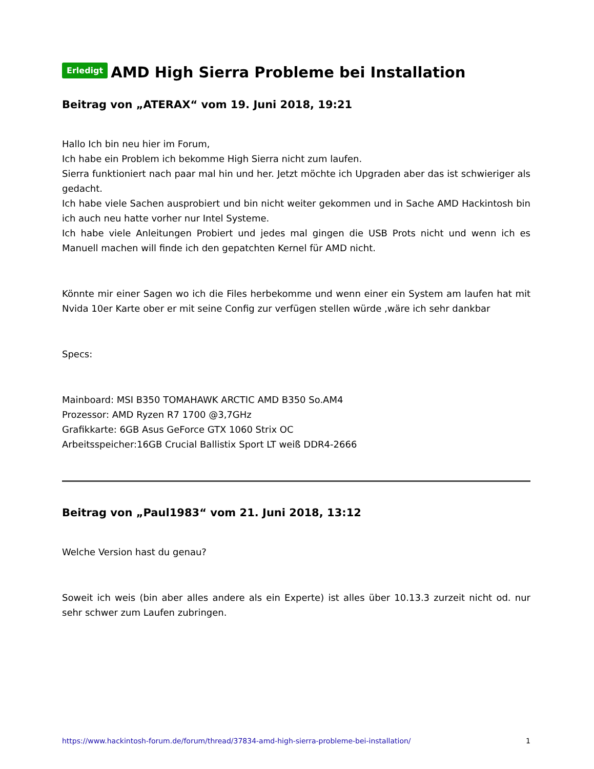Erledigt AMD High Sierra Probleme bei Installation
Beitrag von „ATERAX“ vom 19. Juni 2018, 19:21
Hallo Ich bin neu hier im Forum,
Ich habe ein Problem ich bekomme High Sierra nicht zum laufen.
Sierra funktioniert nach paar mal hin und her. Jetzt möchte ich Upgraden aber das ist schwieriger als gedacht.
Ich habe viele Sachen ausprobiert und bin nicht weiter gekommen und in Sache AMD Hackintosh bin ich auch neu hatte vorher nur Intel Systeme.
Ich habe viele Anleitungen Probiert und jedes mal gingen die USB Prots nicht und wenn ich es Manuell machen will finde ich den gepatchten Kernel für AMD nicht.
Könnte mir einer Sagen wo ich die Files herbekomme und wenn einer ein System am laufen hat mit Nvida 10er Karte ober er mit seine Config zur verfügen stellen würde ,wäre ich sehr dankbar
Specs:
Mainboard: MSI B350 TOMAHAWK ARCTIC AMD B350 So.AM4
Prozessor: AMD Ryzen R7 1700 @3,7GHz
Grafikkarte: 6GB Asus GeForce GTX 1060 Strix OC
Arbeitsspeicher:16GB Crucial Ballistix Sport LT weiß DDR4-2666
Beitrag von „Paul1983“ vom 21. Juni 2018, 13:12
Welche Version hast du genau?
Soweit ich weis (bin aber alles andere als ein Experte) ist alles über 10.13.3 zurzeit nicht od. nur sehr schwer zum Laufen zubringen.
https://www.hackintosh-forum.de/forum/thread/37834-amd-high-sierra-probleme-bei-installation/ 1